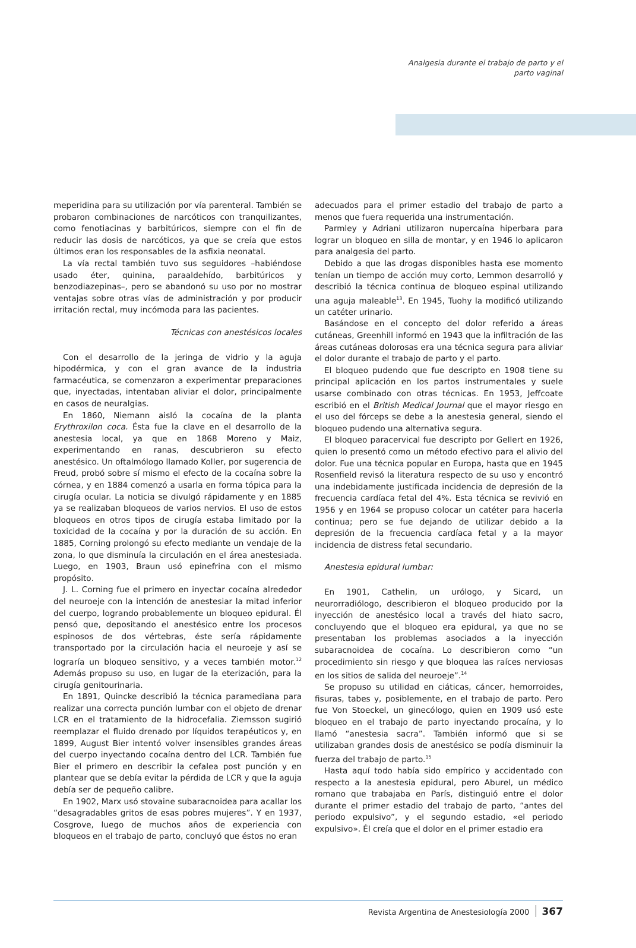Analgesia durante el trabajo de parto y el parto vaginal
meperidina para su utilización por vía parenteral. También se probaron combinaciones de narcóticos con tranquilizantes, como fenotiacinas y barbitúricos, siempre con el fin de reducir las dosis de narcóticos, ya que se creía que estos últimos eran los responsables de la asfixia neonatal.
La vía rectal también tuvo sus seguidores –habiéndose usado éter, quinina, paraaldehído, barbitúricos y benzodiazepinas–, pero se abandonó su uso por no mostrar ventajas sobre otras vías de administración y por producir irritación rectal, muy incómoda para las pacientes.
Técnicas con anestésicos locales
Con el desarrollo de la jeringa de vidrio y la aguja hipodérmica, y con el gran avance de la industria farmacéutica, se comenzaron a experimentar preparaciones que, inyectadas, intentaban aliviar el dolor, principalmente en casos de neuralgias.
En 1860, Niemann aisló la cocaína de la planta Erythroxilon coca. Ésta fue la clave en el desarrollo de la anestesia local, ya que en 1868 Moreno y Maiz, experimentando en ranas, descubrieron su efecto anestésico. Un oftalmólogo llamado Koller, por sugerencia de Freud, probó sobre sí mismo el efecto de la cocaína sobre la córnea, y en 1884 comenzó a usarla en forma tópica para la cirugía ocular. La noticia se divulgó rápidamente y en 1885 ya se realizaban bloqueos de varios nervios. El uso de estos bloqueos en otros tipos de cirugía estaba limitado por la toxicidad de la cocaína y por la duración de su acción. En 1885, Corning prolongó su efecto mediante un vendaje de la zona, lo que disminuía la circulación en el área anestesiada. Luego, en 1903, Braun usó epinefrina con el mismo propósito.
J. L. Corning fue el primero en inyectar cocaína alrededor del neuroeje con la intención de anestesiar la mitad inferior del cuerpo, logrando probablemente un bloqueo epidural. Él pensó que, depositando el anestésico entre los procesos espinosos de dos vértebras, éste sería rápidamente transportado por la circulación hacia el neuroeje y así se lograría un bloqueo sensitivo, y a veces también motor.<sup>12</sup> Además propuso su uso, en lugar de la eterización, para la cirugía genitourinaria.
En 1891, Quincke describió la técnica paramediana para realizar una correcta punción lumbar con el objeto de drenar LCR en el tratamiento de la hidrocefalia. Ziemsson sugirió reemplazar el fluido drenado por líquidos terapéuticos y, en 1899, August Bier intentó volver insensibles grandes áreas del cuerpo inyectando cocaína dentro del LCR. También fue Bier el primero en describir la cefalea post punción y en plantear que se debía evitar la pérdida de LCR y que la aguja debía ser de pequeño calibre.
En 1902, Marx usó stovaine subaracnoidea para acallar los “desagradables gritos de esas pobres mujeres”. Y en 1937, Cosgrove, luego de muchos años de experiencia con bloqueos en el trabajo de parto, concluyó que éstos no eran
adecuados para el primer estadio del trabajo de parto a menos que fuera requerida una instrumentación.
Parmley y Adriani utilizaron nupercaína hiperbara para lograr un bloqueo en silla de montar, y en 1946 lo aplicaron para analgesia del parto.
Debido a que las drogas disponibles hasta ese momento tenían un tiempo de acción muy corto, Lemmon desarrolló y describió la técnica continua de bloqueo espinal utilizando una aguja maleable<sup>13</sup>. En 1945, Tuohy la modificó utilizando un catéter urinario.
Basándose en el concepto del dolor referido a áreas cutáneas, Greenhill informó en 1943 que la infiltración de las áreas cutáneas dolorosas era una técnica segura para aliviar el dolor durante el trabajo de parto y el parto.
El bloqueo pudendo que fue descripto en 1908 tiene su principal aplicación en los partos instrumentales y suele usarse combinado con otras técnicas. En 1953, Jeffcoate escribió en el British Medical Journal que el mayor riesgo en el uso del fórceps se debe a la anestesia general, siendo el bloqueo pudendo una alternativa segura.
El bloqueo paracervical fue descripto por Gellert en 1926, quien lo presentó como un método efectivo para el alivio del dolor. Fue una técnica popular en Europa, hasta que en 1945 Rosenfield revisó la literatura respecto de su uso y encontró una indebidamente justificada incidencia de depresión de la frecuencia cardíaca fetal del 4%. Esta técnica se revivió en 1956 y en 1964 se propuso colocar un catéter para hacerla continua; pero se fue dejando de utilizar debido a la depresión de la frecuencia cardíaca fetal y a la mayor incidencia de distress fetal secundario.
Anestesia epidural lumbar:
En 1901, Cathelin, un urólogo, y Sicard, un neurorradiólogo, describieron el bloqueo producido por la inyección de anestésico local a través del hiato sacro, concluyendo que el bloqueo era epidural, ya que no se presentaban los problemas asociados a la inyección subaracnoidea de cocaína. Lo describieron como “un procedimiento sin riesgo y que bloquea las raíces nerviosas en los sitios de salida del neuroeje”.<sup>14</sup>
Se propuso su utilidad en ciáticas, cáncer, hemorroides, fisuras, tabes y, posiblemente, en el trabajo de parto. Pero fue Von Stoeckel, un ginecólogo, quien en 1909 usó este bloqueo en el trabajo de parto inyectando procaína, y lo llamó “anestesia sacra”. También informó que si se utilizaban grandes dosis de anestésico se podía disminuir la fuerza del trabajo de parto.<sup>15</sup>
Hasta aquí todo había sido empírico y accidentado con respecto a la anestesia epidural, pero Aburel, un médico romano que trabajaba en París, distinguió entre el dolor durante el primer estadio del trabajo de parto, “antes del periodo expulsivo”, y el segundo estadio, «el periodo expulsivo». Él creía que el dolor en el primer estadio era
Revista Argentina de Anestesiología 2000 367